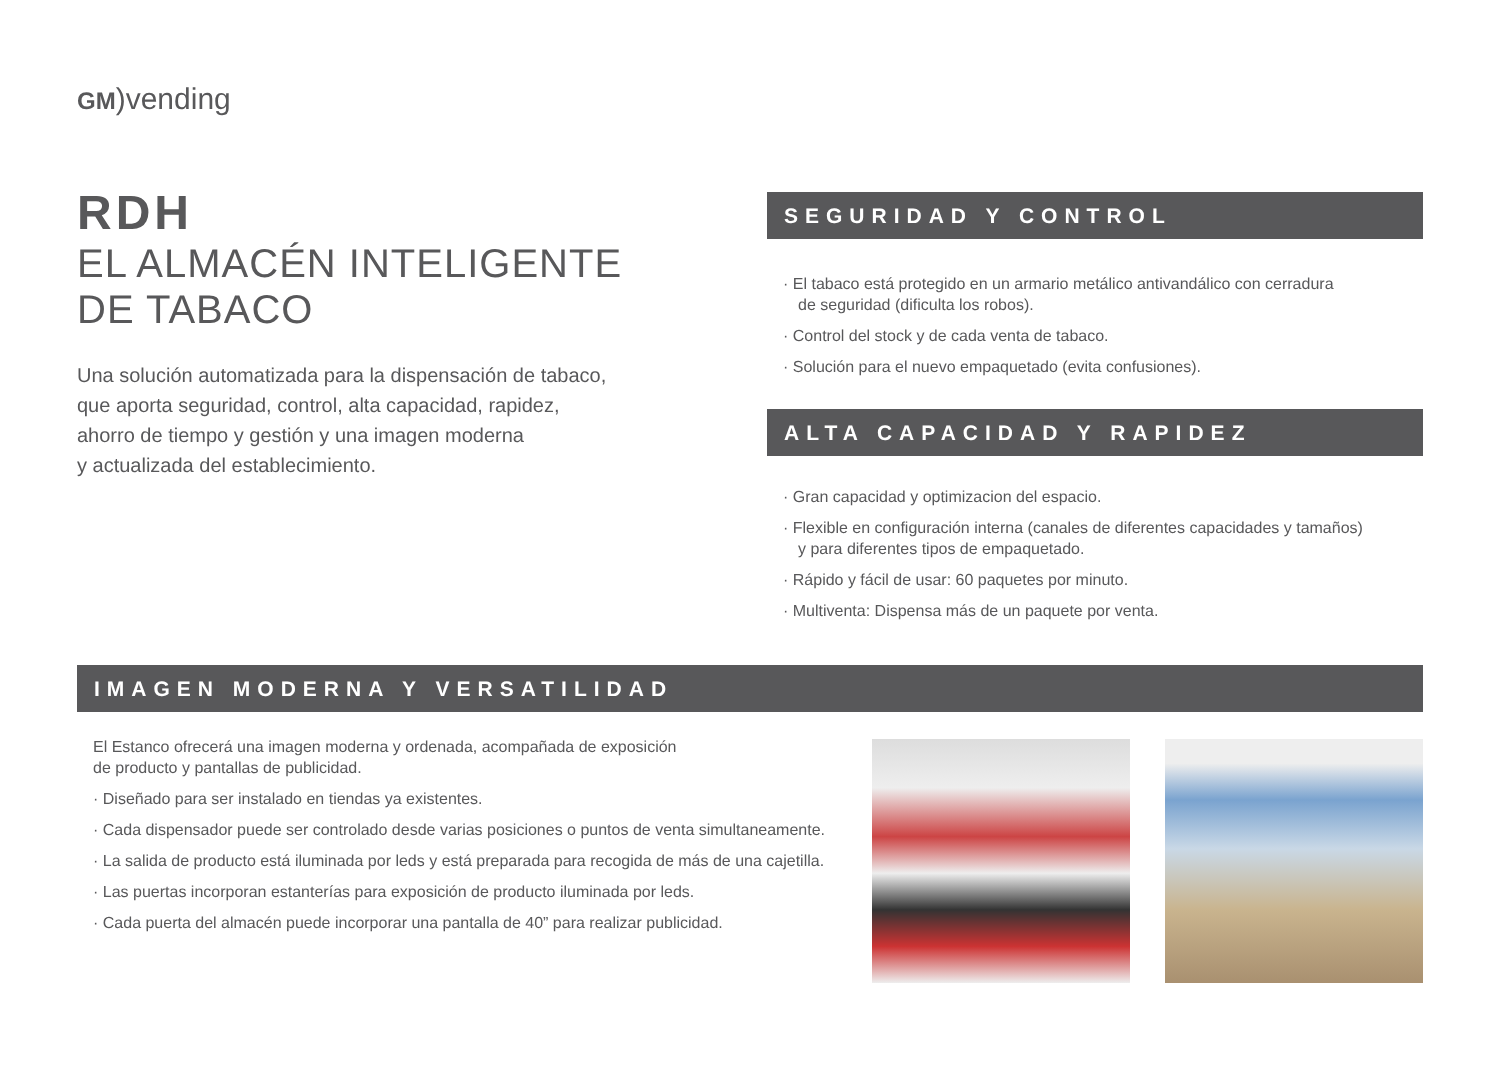GM)vending
RDH
EL ALMACÉN INTELIGENTE
DE TABACO
Una solución automatizada para la dispensación de tabaco,
que aporta seguridad, control, alta capacidad, rapidez,
ahorro de tiempo y gestión y una imagen moderna
y actualizada del establecimiento.
SEGURIDAD Y CONTROL
· El tabaco está protegido en un armario metálico antivandálico con cerradura
de seguridad (dificulta los robos).
· Control del stock y de cada venta de tabaco.
· Solución para el nuevo empaquetado (evita confusiones).
ALTA CAPACIDAD Y RAPIDEZ
· Gran capacidad y optimizacion del espacio.
· Flexible en configuración interna (canales de diferentes capacidades y tamaños)
y para diferentes tipos de empaquetado.
· Rápido y fácil de usar: 60 paquetes por minuto.
· Multiventa: Dispensa más de un paquete por venta.
IMAGEN MODERNA Y VERSATILIDAD
El Estanco ofrecerá una imagen moderna y ordenada, acompañada de exposición
de producto y pantallas de publicidad.
· Diseñado para ser instalado en tiendas ya existentes.
· Cada dispensador puede ser controlado desde varias posiciones o puntos de venta simultaneamente.
· La salida de producto está iluminada por leds y está preparada para recogida de más de una cajetilla.
· Las puertas incorporan estanterías para exposición de producto iluminada por leds.
· Cada puerta del almacén puede incorporar una pantalla de 40” para realizar publicidad.